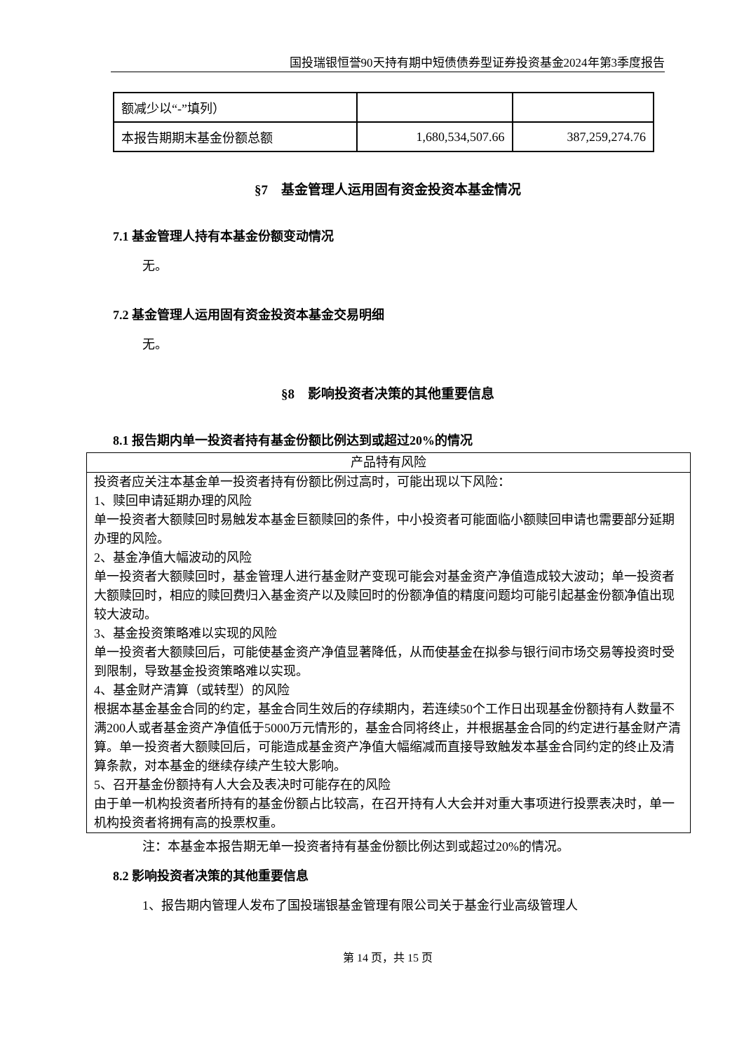国投瑞银恒誉90天持有期中短债债券型证券投资基金2024年第3季度报告
| 额减少以“-”填列） | | |
| 本报告期期末基金份额总额 | 1,680,534,507.66 | 387,259,274.76 |
§7　基金管理人运用固有资金投资本基金情况
7.1 基金管理人持有本基金份额变动情况
无。
7.2 基金管理人运用固有资金投资本基金交易明细
无。
§8　影响投资者决策的其他重要信息
8.1 报告期内单一投资者持有基金份额比例达到或超过20%的情况
| 产品特有风险 |
| --- |
| 投资者应关注本基金单一投资者持有份额比例过高时，可能出现以下风险： 1、赎回申请延期办理的风险 单一投资者大额赎回时易触发本基金巨额赎回的条件，中小投资者可能面临小额赎回申请也需要部分延期办理的风险。 2、基金净值大幅波动的风险 单一投资者大额赎回时，基金管理人进行基金财产变现可能会对基金资产净值造成较大波动；单一投资者大额赎回时，相应的赎回费归入基金资产以及赎回时的份额净值的精度问题均可能引起基金份额净值出现较大波动。 3、基金投资策略难以实现的风险 单一投资者大额赎回后，可能使基金资产净值显著降低，从而使基金在拟参与银行间市场交易等投资时受到限制，导致基金投资策略难以实现。 4、基金财产清算（或转型）的风险 根据本基金基金合同的约定，基金合同生效后的存续期内，若连续50个工作日出现基金份额持有人数量不满200人或者基金资产净值低于5000万元情形的，基金合同将终止，并根据基金合同的约定进行基金财产清算。单一投资者大额赎回后，可能造成基金资产净值大幅缩减而直接导致触发本基金合同约定的终止及清算条款，对本基金的继续存续产生较大影响。 5、召开基金份额持有人大会及表决时可能存在的风险 由于单一机构投资者所持有的基金份额占比较高，在召开持有人大会并对重大事项进行投票表决时，单一机构投资者将拥有高的投票权重。 |
注：本基金本报告期无单一投资者持有基金份额比例达到或超过20%的情况。
8.2 影响投资者决策的其他重要信息
1、报告期内管理人发布了国投瑞银基金管理有限公司关于基金行业高级管理人
第 14 页，共 15 页